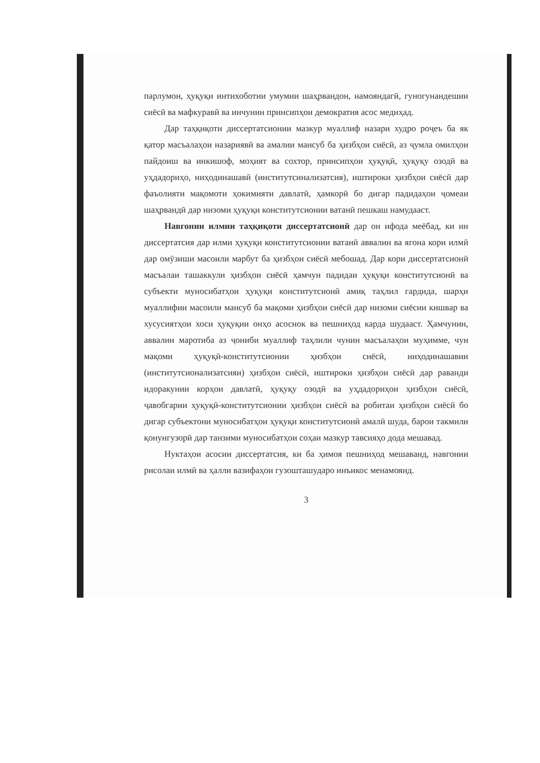парлумон, ҳуқуқи интихоботии умумии шаҳрвандон, намояндагӣ, гуногунандешии сиёсӣ ва мафкуравӣ ва инчунин принсипҳои демократия асос медиҳад.
Дар таҳқиқоти диссертатсионии мазкур муаллиф назари худро роҷеъ ба як қатор масъалаҳои назариявӣ ва амалии мансуб ба ҳизбҳои сиёсӣ, аз ҷумла омилҳои пайдоиш ва инкишоф, моҳият ва сохтор, принсипҳои ҳуқуқӣ, ҳуқуқу озодӣ ва уҳдадориҳо, ниҳодинашавӣ (институтсинализатсия), иштироки ҳизбҳои сиёсӣ дар фаъолияти мақомоти ҳокимияти давлатӣ, ҳамкорӣ бо дигар падидаҳои ҷомеаи шаҳрвандӣ дар низоми ҳуқуқи конститутсионии ватанӣ пешкаш намудааст.
Навгонии илмии таҳқиқоти диссертатсионӣ дар он ифода меёбад, ки ин диссертатсия дар илми ҳуқуқи конститутсионии ватанӣ аввалин ва ягона кори илмӣ дар омӯзиши масоили марбут ба ҳизбҳои сиёсӣ мебошад. Дар кори диссертатсионӣ масъалаи ташаккули ҳизбҳои сиёсӣ ҳамчун падидаи ҳуқуқи конститутсионӣ ва субъекти муносибатҳои ҳуқуқи конститутсионӣ амиқ таҳлил гардида, шарҳи муаллифии масоили мансуб ба мақоми ҳизбҳои сиёсӣ дар низоми сиёсии кишвар ва хусусиятҳои хоси ҳуқуқии онҳо асоснок ва пешниҳод карда шудааст. Ҳамчунин, аввалин маротиба аз ҷониби муаллиф таҳлили чунин масъалаҳои муҳимме, чун мақоми ҳуқуқӣ-конститутсионии ҳизбҳои сиёсӣ, ниҳодинашавии (институтсионализатсияи) ҳизбҳои сиёсӣ, иштироки ҳизбҳои сиёсӣ дар раванди идоракунии корҳои давлатӣ, ҳуқуқу озодӣ ва уҳдадориҳои ҳизбҳои сиёсӣ, ҷавобгарии ҳуқуқӣ-конститутсионии ҳизбҳои сиёсӣ ва робитаи ҳизбҳои сиёсӣ бо дигар субъектони муносибатҳои ҳуқуқи конститутсионӣ амалӣ шуда, барои такмили қонунгузорӣ дар танзими муносибатҳои соҳаи мазкур тавсияҳо дода мешавад.
Нуктаҳои асосии диссертатсия, ки ба ҳимоя пешниҳод мешаванд, навгонии рисолаи илмӣ ва ҳалли вазифаҳои гузошташударо инъикос менамоянд.
3